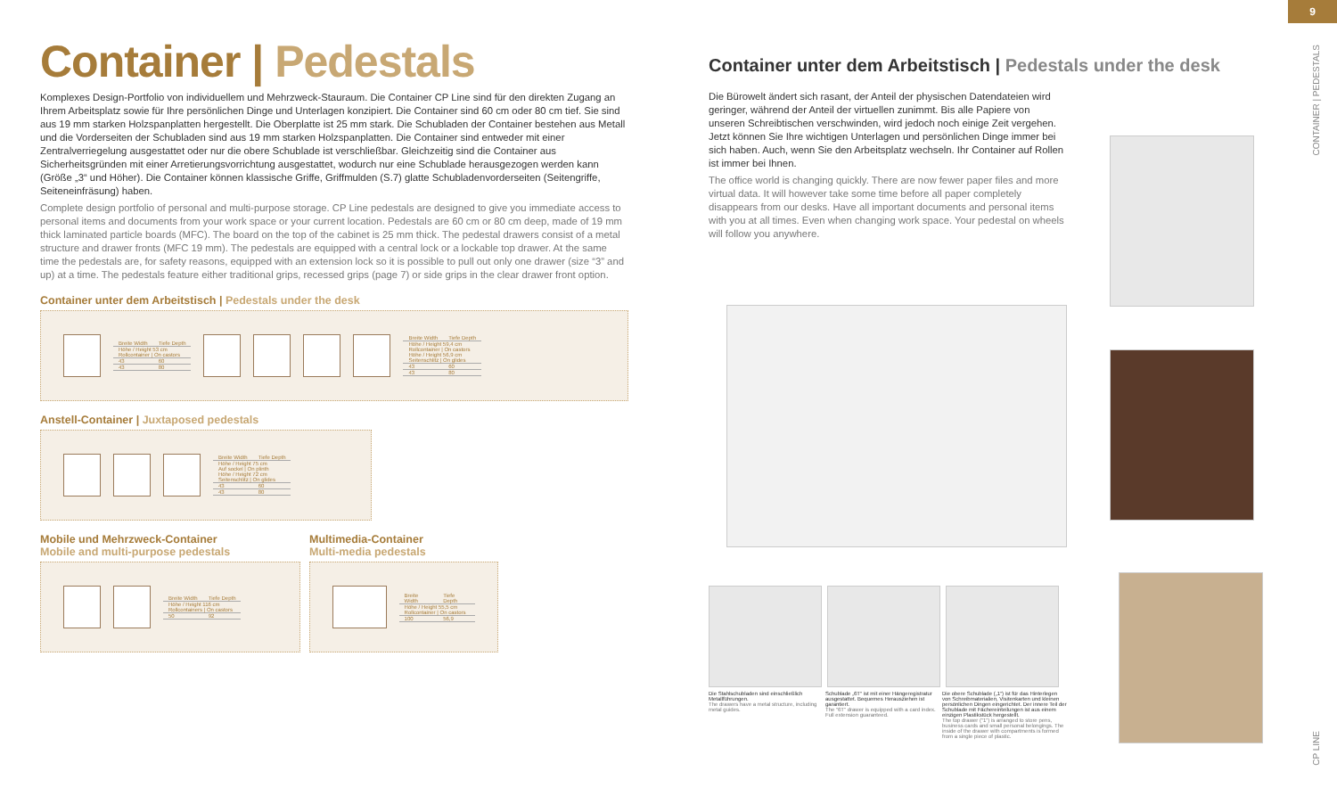9
CONTAINER | PEDESTALS
Container | Pedestals
Komplexes Design-Portfolio von individuellem und Mehrzweck-Stauraum. Die Container CP Line sind für den direkten Zugang an Ihrem Arbeitsplatz sowie für Ihre persönlichen Dinge und Unterlagen konzipiert. Die Container sind 60 cm oder 80 cm tief. Sie sind aus 19 mm starken Holzspanplatten hergestellt. Die Oberplatte ist 25 mm stark. Die Schubladen der Container bestehen aus Metall und die Vorderseiten der Schubladen sind aus 19 mm starken Holzspanplatten. Die Container sind entweder mit einer Zentralverriegelung ausgestattet oder nur die obere Schublade ist verschließbar. Gleichzeitig sind die Container aus Sicherheitsgründen mit einer Arretierungsvorrichtung ausgestattet, wodurch nur eine Schublade herausgezogen werden kann (Größe „3“ und Höher). Die Container können klassische Griffe, Griffmulden (S.7) glatte Schubladenvorderseiten (Seitengriffe, Seiteneinfräsung) haben.
Complete design portfolio of personal and multi-purpose storage. CP Line pedestals are designed to give you immediate access to personal items and documents from your work space or your current location. Pedestals are 60 cm or 80 cm deep, made of 19 mm thick laminated particle boards (MFC). The board on the top of the cabinet is 25 mm thick. The pedestal drawers consist of a metal structure and drawer fronts (MFC 19 mm). The pedestals are equipped with a central lock or a lockable top drawer. At the same time the pedestals are, for safety reasons, equipped with an extension lock so it is possible to pull out only one drawer (size “3” and up) at a time. The pedestals feature either traditional grips, recessed grips (page 7) or side grips in the clear drawer front option.
Container unter dem Arbeitstisch | Pedestals under the desk
| Breite Width | Tiefe Depth |
| Höhe / Height 53 cm Rollcontainer / On castors | |
| 43 | 60 |
| 43 | 80 |
| Breite Width | Tiefe Depth |
| Höhe / Height 59,4 cm Rollcontainer / On castors Höhe / Height 56,9 cm Seitenschlitz / On glides | |
| 43 | 60 |
| 43 | 80 |
Anstell-Container | Juxtaposed pedestals
| Breite Width | Tiefe Depth |
| Höhe / Height 75 cm Auf sockel / On plinth Höhe / Height 72 cm Seitenschlitz / On glides | |
| 43 | 60 |
| 43 | 80 |
Mobile und Mehrzweck-Container
Mobile and multi-purpose pedestals
| Breite Width | Tiefe Depth |
| Höhe / Height 116 cm Rollcontainers / On castors | |
| 50 | 92 |
Multimedia-Container
Multi-media pedestals
| Breite Width | Tiefe Depth |
| Höhe / Height 55,5 cm Rollcontainer / On castors | |
| 100 | 56,9 |
Container unter dem Arbeitstisch | Pedestals under the desk
Die Bürowelt ändert sich rasant, der Anteil der physischen Datendateien wird geringer, während der Anteil der virtuellen zunimmt. Bis alle Papiere von unseren Schreibtischen verschwinden, wird jedoch noch einige Zeit vergehen. Jetzt können Sie Ihre wichtigen Unterlagen und persönlichen Dinge immer bei sich haben. Auch, wenn Sie den Arbeitsplatz wechseln. Ihr Container auf Rollen ist immer bei Ihnen.
The office world is changing quickly. There are now fewer paper files and more virtual data. It will however take some time before all paper completely disappears from our desks. Have all important documents and personal items with you at all times. Even when changing work space. Your pedestal on wheels will follow you anywhere.
Die Stahlschubladen sind einschließlich Metallführungen.
The drawers have a metal structure, including metal guides. Schublade „6T“ ist mit einer Hängeregistratur ausgestattet. Bequemes Herausziehen ist garantiert.
The “6T” drawer is equipped with a card index. Full extension guaranteed. Die obere Schublade („1“) ist für das Hinterlegen von Schreibmaterialien, Visitenkarten und kleinen persönlichen Dingen eingerichtet. Der innere Teil der Schublade mit Fächereinteilungen ist aus einem einzigen Plastikstück hergestellt.
The top drawer (“1”) is arranged to store pens, business cards and small personal belongings. The inside of the drawer with compartments is formed from a single piece of plastic.
CP LINE